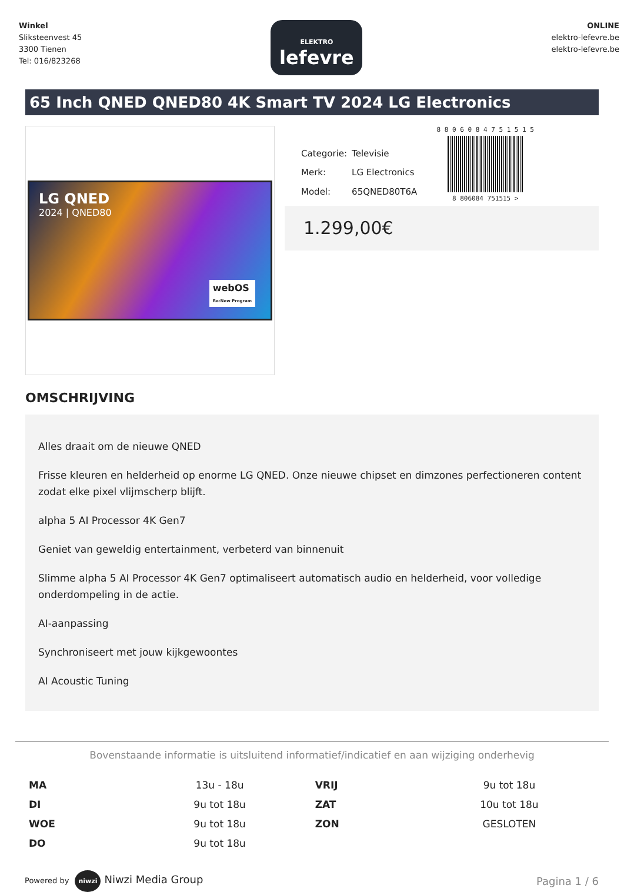Winkel
Sliksteenvest 45
3300 Tienen
Tel: 016/823268
ELEKTRO
lefevre
ONLINE
elektro-lefevre.be
elektro-lefevre.be
65 Inch QNED QNED80 4K Smart TV 2024 LG Electronics
LG QNED
2024 | QNED80
webOS
Re:New Program
| Categorie: | Televisie |
| Merk: | LG Electronics |
| Model: | 65QNED80T6A |
8 8 0 6 0 8 4 7 5 1 5 1 5
8 806084 751515 >
1.299,00€
OMSCHRIJVING
Alles draait om de nieuwe QNED
Frisse kleuren en helderheid op enorme LG QNED. Onze nieuwe chipset en dimzones perfectioneren content zodat elke pixel vlijmscherp blijft.
alpha 5 AI Processor 4K Gen7
Geniet van geweldig entertainment, verbeterd van binnenuit
Slimme alpha 5 AI Processor 4K Gen7 optimaliseert automatisch audio en helderheid, voor volledige onderdompeling in de actie.
AI-aanpassing
Synchroniseert met jouw kijkgewoontes
AI Acoustic Tuning
Bovenstaande informatie is uitsluitend informatief/indicatief en aan wijziging onderhevig
| MA | 13u - 18u | VRIJ | 9u tot 18u |
| DI | 9u tot 18u | ZAT | 10u tot 18u |
| WOE | 9u tot 18u | ZON | GESLOTEN |
| DO | 9u tot 18u | | |
Powered by niwzi Niwzi Media Group
Pagina 1 / 6